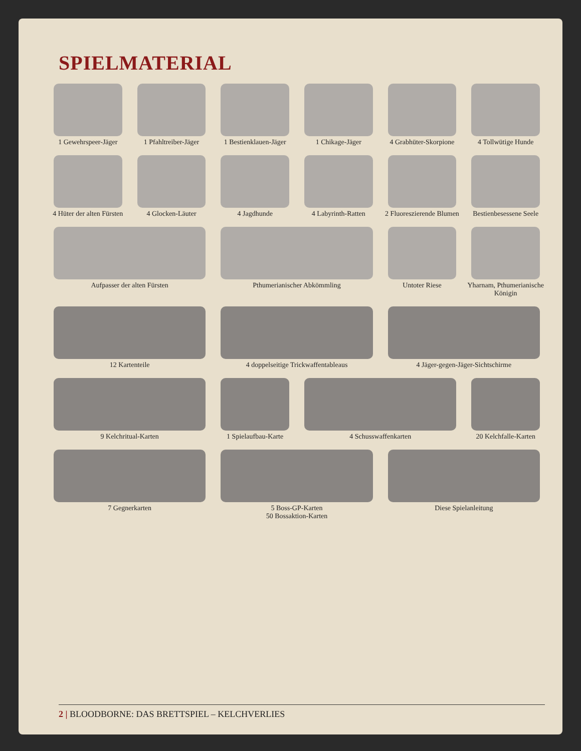SPIELMATERIAL
1 Gewehrspeer-Jäger
1 Pfahltreiber-Jäger
1 Bestienklauen-Jäger
1 Chikage-Jäger
4 Grabhüter-Skorpione
4 Tollwütige Hunde
4 Hüter der alten Fürsten
4 Glocken-Läuter
4 Jagdhunde
4 Labyrinth-Ratten
2 Fluoreszierende Blumen
Bestienbesessene Seele
Aufpasser der alten Fürsten
Pthumerianischer Abkömmling
Untoter Riese
Yharnam, Pthumerianische Königin
12 Kartenteile
4 doppelseitige Trickwaffentableaus
4 Jäger-gegen-Jäger-Sichtschirme
9 Kelchritual-Karten
1 Spielaufbau-Karte
4 Schusswaffenkarten
20 Kelchfalle-Karten
7 Gegnerkarten
5 Boss-GP-Karten
50 Bossaktion-Karten
Diese Spielanleitung
2 | BLOODBORNE: DAS BRETTSPIEL – KELCHVERLIES